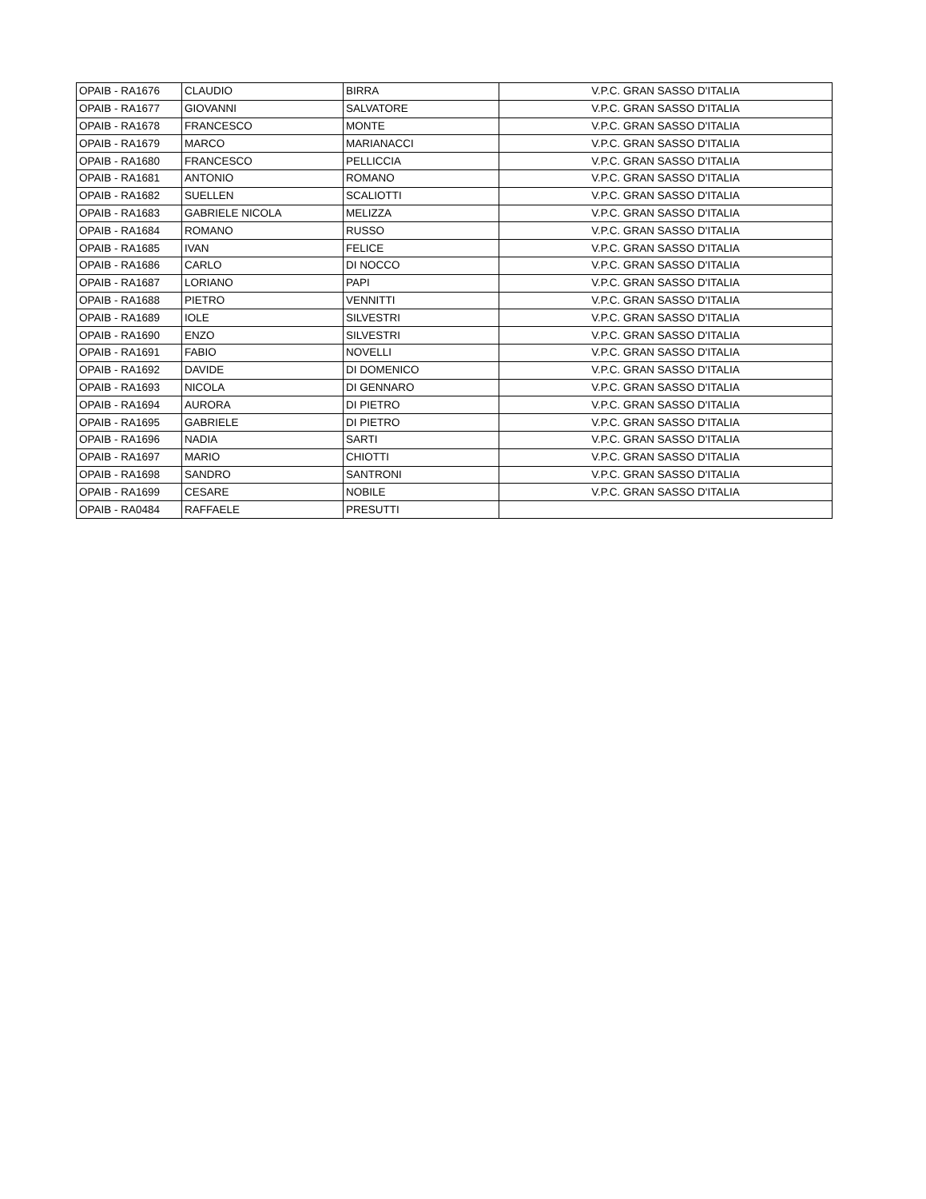| OPAIB - RA1676 | CLAUDIO | BIRRA | V.P.C. GRAN SASSO D'ITALIA |
| OPAIB - RA1677 | GIOVANNI | SALVATORE | V.P.C. GRAN SASSO D'ITALIA |
| OPAIB - RA1678 | FRANCESCO | MONTE | V.P.C. GRAN SASSO D'ITALIA |
| OPAIB - RA1679 | MARCO | MARIANACCI | V.P.C. GRAN SASSO D'ITALIA |
| OPAIB - RA1680 | FRANCESCO | PELLICCIA | V.P.C. GRAN SASSO D'ITALIA |
| OPAIB - RA1681 | ANTONIO | ROMANO | V.P.C. GRAN SASSO D'ITALIA |
| OPAIB - RA1682 | SUELLEN | SCALIOTTI | V.P.C. GRAN SASSO D'ITALIA |
| OPAIB - RA1683 | GABRIELE NICOLA | MELIZZA | V.P.C. GRAN SASSO D'ITALIA |
| OPAIB - RA1684 | ROMANO | RUSSO | V.P.C. GRAN SASSO D'ITALIA |
| OPAIB - RA1685 | IVAN | FELICE | V.P.C. GRAN SASSO D'ITALIA |
| OPAIB - RA1686 | CARLO | DI NOCCO | V.P.C. GRAN SASSO D'ITALIA |
| OPAIB - RA1687 | LORIANO | PAPI | V.P.C. GRAN SASSO D'ITALIA |
| OPAIB - RA1688 | PIETRO | VENNITTI | V.P.C. GRAN SASSO D'ITALIA |
| OPAIB - RA1689 | IOLE | SILVESTRI | V.P.C. GRAN SASSO D'ITALIA |
| OPAIB - RA1690 | ENZO | SILVESTRI | V.P.C. GRAN SASSO D'ITALIA |
| OPAIB - RA1691 | FABIO | NOVELLI | V.P.C. GRAN SASSO D'ITALIA |
| OPAIB - RA1692 | DAVIDE | DI DOMENICO | V.P.C. GRAN SASSO D'ITALIA |
| OPAIB - RA1693 | NICOLA | DI GENNARO | V.P.C. GRAN SASSO D'ITALIA |
| OPAIB - RA1694 | AURORA | DI PIETRO | V.P.C. GRAN SASSO D'ITALIA |
| OPAIB - RA1695 | GABRIELE | DI PIETRO | V.P.C. GRAN SASSO D'ITALIA |
| OPAIB - RA1696 | NADIA | SARTI | V.P.C. GRAN SASSO D'ITALIA |
| OPAIB - RA1697 | MARIO | CHIOTTI | V.P.C. GRAN SASSO D'ITALIA |
| OPAIB - RA1698 | SANDRO | SANTRONI | V.P.C. GRAN SASSO D'ITALIA |
| OPAIB - RA1699 | CESARE | NOBILE | V.P.C. GRAN SASSO D'ITALIA |
| OPAIB - RA0484 | RAFFAELE | PRESUTTI | |